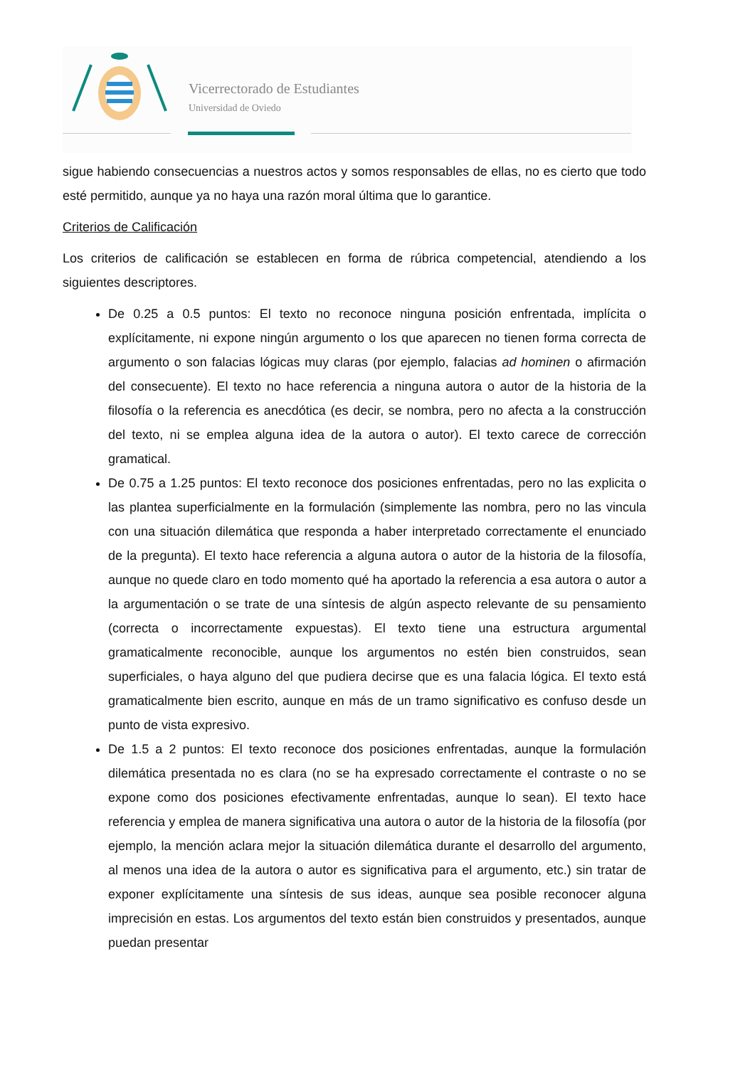Vicerrectorado de Estudiantes
Universidad de Oviedo
sigue habiendo consecuencias a nuestros actos y somos responsables de ellas, no es cierto que todo esté permitido, aunque ya no haya una razón moral última que lo garantice.
Criterios de Calificación
Los criterios de calificación se establecen en forma de rúbrica competencial, atendiendo a los siguientes descriptores.
De 0.25 a 0.5 puntos: El texto no reconoce ninguna posición enfrentada, implícita o explícitamente, ni expone ningún argumento o los que aparecen no tienen forma correcta de argumento o son falacias lógicas muy claras (por ejemplo, falacias ad hominen o afirmación del consecuente). El texto no hace referencia a ninguna autora o autor de la historia de la filosofía o la referencia es anecdótica (es decir, se nombra, pero no afecta a la construcción del texto, ni se emplea alguna idea de la autora o autor). El texto carece de corrección gramatical.
De 0.75 a 1.25 puntos: El texto reconoce dos posiciones enfrentadas, pero no las explicita o las plantea superficialmente en la formulación (simplemente las nombra, pero no las vincula con una situación dilemática que responda a haber interpretado correctamente el enunciado de la pregunta). El texto hace referencia a alguna autora o autor de la historia de la filosofía, aunque no quede claro en todo momento qué ha aportado la referencia a esa autora o autor a la argumentación o se trate de una síntesis de algún aspecto relevante de su pensamiento (correcta o incorrectamente expuestas). El texto tiene una estructura argumental gramaticalmente reconocible, aunque los argumentos no estén bien construidos, sean superficiales, o haya alguno del que pudiera decirse que es una falacia lógica. El texto está gramaticalmente bien escrito, aunque en más de un tramo significativo es confuso desde un punto de vista expresivo.
De 1.5 a 2 puntos: El texto reconoce dos posiciones enfrentadas, aunque la formulación dilemática presentada no es clara (no se ha expresado correctamente el contraste o no se expone como dos posiciones efectivamente enfrentadas, aunque lo sean). El texto hace referencia y emplea de manera significativa una autora o autor de la historia de la filosofía (por ejemplo, la mención aclara mejor la situación dilemática durante el desarrollo del argumento, al menos una idea de la autora o autor es significativa para el argumento, etc.) sin tratar de exponer explícitamente una síntesis de sus ideas, aunque sea posible reconocer alguna imprecisión en estas. Los argumentos del texto están bien construidos y presentados, aunque puedan presentar